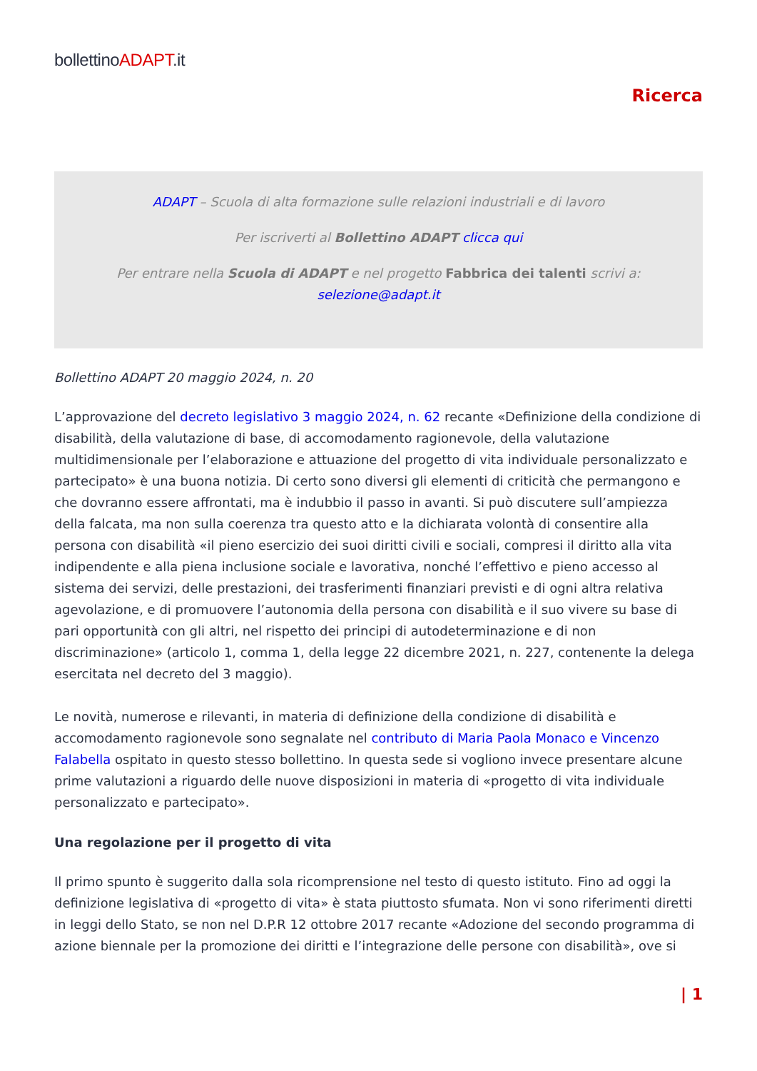bollettinoADAPT.it
Ricerca
ADAPT – Scuola di alta formazione sulle relazioni industriali e di lavoro
Per iscriverti al Bollettino ADAPT clicca qui
Per entrare nella Scuola di ADAPT e nel progetto Fabbrica dei talenti scrivi a:
selezione@adapt.it
Bollettino ADAPT 20 maggio 2024, n. 20
L’approvazione del decreto legislativo 3 maggio 2024, n. 62 recante «Definizione della condizione di disabilità, della valutazione di base, di accomodamento ragionevole, della valutazione multidimensionale per l’elaborazione e attuazione del progetto di vita individuale personalizzato e partecipato» è una buona notizia. Di certo sono diversi gli elementi di criticità che permangono e che dovranno essere affrontati, ma è indubbio il passo in avanti. Si può discutere sull’ampiezza della falcata, ma non sulla coerenza tra questo atto e la dichiarata volontà di consentire alla persona con disabilità «il pieno esercizio dei suoi diritti civili e sociali, compresi il diritto alla vita indipendente e alla piena inclusione sociale e lavorativa, nonché l’effettivo e pieno accesso al sistema dei servizi, delle prestazioni, dei trasferimenti finanziari previsti e di ogni altra relativa agevolazione, e di promuovere l’autonomia della persona con disabilità e il suo vivere su base di pari opportunità con gli altri, nel rispetto dei principi di autodeterminazione e di non discriminazione» (articolo 1, comma 1, della legge 22 dicembre 2021, n. 227, contenente la delega esercitata nel decreto del 3 maggio).
Le novità, numerose e rilevanti, in materia di definizione della condizione di disabilità e accomodamento ragionevole sono segnalate nel contributo di Maria Paola Monaco e Vincenzo Falabella ospitato in questo stesso bollettino. In questa sede si vogliono invece presentare alcune prime valutazioni a riguardo delle nuove disposizioni in materia di «progetto di vita individuale personalizzato e partecipato».
Una regolazione per il progetto di vita
Il primo spunto è suggerito dalla sola ricomprensione nel testo di questo istituto. Fino ad oggi la definizione legislativa di «progetto di vita» è stata piuttosto sfumata. Non vi sono riferimenti diretti in leggi dello Stato, se non nel D.P.R 12 ottobre 2017 recante «Adozione del secondo programma di azione biennale per la promozione dei diritti e l’integrazione delle persone con disabilità», ove si
| 1